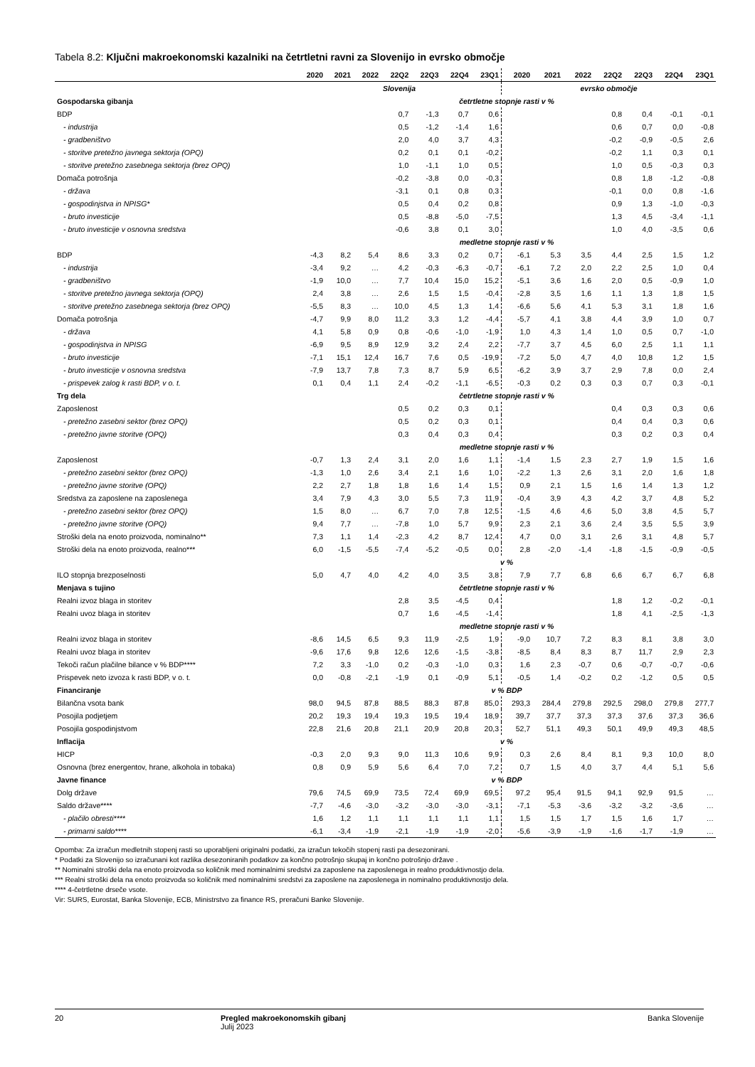Tabela 8.2: Ključni makroekonomski kazalniki na četrtletni ravni za Slovenijo in evrsko območje
| | 2020 | 2021 | 2022 | 22Q2 | 22Q3 | 22Q4 | 23Q1 | 2020 | 2021 | 2022 | 22Q2 | 22Q3 | 22Q4 | 23Q1 |
| --- | --- | --- | --- | --- | --- | --- | --- | --- | --- | --- | --- | --- | --- | --- |
| | Slovenija | | | | | | | evrsko območje | | | | | | |
| Gospodarska gibanja | četrtletne stopnje rasti v % | | | | | | | | | | | | | |
| BDP | | | | 0,7 | -1,3 | 0,7 | 0,6 | | | | 0,8 | 0,4 | -0,1 | -0,1 |
| - industrija | | | | 0,5 | -1,2 | -1,4 | 1,6 | | | | 0,6 | 0,7 | 0,0 | -0,8 |
| - gradbeništvo | | | | 2,0 | 4,0 | 3,7 | 4,3 | | | | -0,2 | -0,9 | -0,5 | 2,6 |
| - storitve pretežno javnega sektorja (OPQ) | | | | 0,2 | 0,1 | 0,1 | -0,2 | | | | -0,2 | 1,1 | 0,3 | 0,1 |
| - storitve pretežno zasebnega sektorja (brez OPQ) | | | | 1,0 | -1,1 | 1,0 | 0,5 | | | | 1,0 | 0,5 | -0,3 | 0,3 |
| Domača potrošnja | | | | -0,2 | -3,8 | 0,0 | -0,3 | | | | 0,8 | 1,8 | -1,2 | -0,8 |
| - država | | | | -3,1 | 0,1 | 0,8 | 0,3 | | | | -0,1 | 0,0 | 0,8 | -1,6 |
| - gospodinjstva in NPISG* | | | | 0,5 | 0,4 | 0,2 | 0,8 | | | | 0,9 | 1,3 | -1,0 | -0,3 |
| - bruto investicije | | | | 0,5 | -8,8 | -5,0 | -7,5 | | | | 1,3 | 4,5 | -3,4 | -1,1 |
| - bruto investicije v osnovna sredstva | | | | -0,6 | 3,8 | 0,1 | 3,0 | | | | 1,0 | 4,0 | -3,5 | 0,6 |
| | medletne stopnje rasti v % | | | | | | | | | | | | | |
| BDP | -4,3 | 8,2 | 5,4 | 8,6 | 3,3 | 0,2 | 0,7 | -6,1 | 5,3 | 3,5 | 4,4 | 2,5 | 1,5 | 1,2 |
| - industrija | -3,4 | 9,2 | … | 4,2 | -0,3 | -6,3 | -0,7 | -6,1 | 7,2 | 2,0 | 2,2 | 2,5 | 1,0 | 0,4 |
| - gradbeništvo | -1,9 | 10,0 | … | 7,7 | 10,4 | 15,0 | 15,2 | -5,1 | 3,6 | 1,6 | 2,0 | 0,5 | -0,9 | 1,0 |
| - storitve pretežno javnega sektorja (OPQ) | 2,4 | 3,8 | … | 2,6 | 1,5 | 1,5 | -0,4 | -2,8 | 3,5 | 1,6 | 1,1 | 1,3 | 1,8 | 1,5 |
| - storitve pretežno zasebnega sektorja (brez OPQ) | -5,5 | 8,3 | … | 10,0 | 4,5 | 1,3 | 1,4 | -6,6 | 5,6 | 4,1 | 5,3 | 3,1 | 1,8 | 1,6 |
| Domača potrošnja | -4,7 | 9,9 | 8,0 | 11,2 | 3,3 | 1,2 | -4,4 | -5,7 | 4,1 | 3,8 | 4,4 | 3,9 | 1,0 | 0,7 |
| - država | 4,1 | 5,8 | 0,9 | 0,8 | -0,6 | -1,0 | -1,9 | 1,0 | 4,3 | 1,4 | 1,0 | 0,5 | 0,7 | -1,0 |
| - gospodinjstva in NPISG | -6,9 | 9,5 | 8,9 | 12,9 | 3,2 | 2,4 | 2,2 | -7,7 | 3,7 | 4,5 | 6,0 | 2,5 | 1,1 | 1,1 |
| - bruto investicije | -7,1 | 15,1 | 12,4 | 16,7 | 7,6 | 0,5 | -19,9 | -7,2 | 5,0 | 4,7 | 4,0 | 10,8 | 1,2 | 1,5 |
| - bruto investicije v osnovna sredstva | -7,9 | 13,7 | 7,8 | 7,3 | 8,7 | 5,9 | 6,5 | -6,2 | 3,9 | 3,7 | 2,9 | 7,8 | 0,0 | 2,4 |
| - prispevek zalog k rasti BDP, v o. t. | 0,1 | 0,4 | 1,1 | 2,4 | -0,2 | -1,1 | -6,5 | -0,3 | 0,2 | 0,3 | 0,3 | 0,7 | 0,3 | -0,1 |
| Trg dela | četrtletne stopnje rasti v % | | | | | | | | | | | | | |
| Zaposlenost | | | | 0,5 | 0,2 | 0,3 | 0,1 | | | | 0,4 | 0,3 | 0,3 | 0,6 |
| - pretežno zasebni sektor (brez OPQ) | | | | 0,5 | 0,2 | 0,3 | 0,1 | | | | 0,4 | 0,4 | 0,3 | 0,6 |
| - pretežno javne storitve (OPQ) | | | | 0,3 | 0,4 | 0,3 | 0,4 | | | | 0,3 | 0,2 | 0,3 | 0,4 |
| | medletne stopnje rasti v % | | | | | | | | | | | | | |
| Zaposlenost | -0,7 | 1,3 | 2,4 | 3,1 | 2,0 | 1,6 | 1,1 | -1,4 | 1,5 | 2,3 | 2,7 | 1,9 | 1,5 | 1,6 |
| - pretežno zasebni sektor (brez OPQ) | -1,3 | 1,0 | 2,6 | 3,4 | 2,1 | 1,6 | 1,0 | -2,2 | 1,3 | 2,6 | 3,1 | 2,0 | 1,6 | 1,8 |
| - pretežno javne storitve (OPQ) | 2,2 | 2,7 | 1,8 | 1,8 | 1,6 | 1,4 | 1,5 | 0,9 | 2,1 | 1,5 | 1,6 | 1,4 | 1,3 | 1,2 |
| Sredstva za zaposlene na zaposlenega | 3,4 | 7,9 | 4,3 | 3,0 | 5,5 | 7,3 | 11,9 | -0,4 | 3,9 | 4,3 | 4,2 | 3,7 | 4,8 | 5,2 |
| - pretežno zasebni sektor (brez OPQ) | 1,5 | 8,0 | … | 6,7 | 7,0 | 7,8 | 12,5 | -1,5 | 4,6 | 4,6 | 5,0 | 3,8 | 4,5 | 5,7 |
| - pretežno javne storitve (OPQ) | 9,4 | 7,7 | … | -7,8 | 1,0 | 5,7 | 9,9 | 2,3 | 2,1 | 3,6 | 2,4 | 3,5 | 5,5 | 3,9 |
| Stroški dela na enoto proizvoda, nominalno** | 7,3 | 1,1 | 1,4 | -2,3 | 4,2 | 8,7 | 12,4 | 4,7 | 0,0 | 3,1 | 2,6 | 3,1 | 4,8 | 5,7 |
| Stroški dela na enoto proizvoda, realno*** | 6,0 | -1,5 | -5,5 | -7,4 | -5,2 | -0,5 | 0,0 | 2,8 | -2,0 | -1,4 | -1,8 | -1,5 | -0,9 | -0,5 |
| | v % | | | | | | | | | | | | | |
| ILO stopnja brezposelnosti | 5,0 | 4,7 | 4,0 | 4,2 | 4,0 | 3,5 | 3,8 | 7,9 | 7,7 | 6,8 | 6,6 | 6,7 | 6,7 | 6,8 |
| Menjava s tujino | četrtletne stopnje rasti v % | | | | | | | | | | | | | |
| Realni izvoz blaga in storitev | | | | 2,8 | 3,5 | -4,5 | 0,4 | | | | 1,8 | 1,2 | -0,2 | -0,1 |
| Realni uvoz blaga in storitev | | | | 0,7 | 1,6 | -4,5 | -1,4 | | | | 1,8 | 4,1 | -2,5 | -1,3 |
| | medletne stopnje rasti v % | | | | | | | | | | | | | |
| Realni izvoz blaga in storitev | -8,6 | 14,5 | 6,5 | 9,3 | 11,9 | -2,5 | 1,9 | -9,0 | 10,7 | 7,2 | 8,3 | 8,1 | 3,8 | 3,0 |
| Realni uvoz blaga in storitev | -9,6 | 17,6 | 9,8 | 12,6 | 12,6 | -1,5 | -3,8 | -8,5 | 8,4 | 8,3 | 8,7 | 11,7 | 2,9 | 2,3 |
| Tekoči račun plačilne bilance v % BDP**** | 7,2 | 3,3 | -1,0 | 0,2 | -0,3 | -1,0 | 0,3 | 1,6 | 2,3 | -0,7 | 0,6 | -0,7 | -0,7 | -0,6 |
| Prispevek neto izvoza k rasti BDP, v o. t. | 0,0 | -0,8 | -2,1 | -1,9 | 0,1 | -0,9 | 5,1 | -0,5 | 1,4 | -0,2 | 0,2 | -1,2 | 0,5 | 0,5 |
| Financiranje | v % BDP | | | | | | | | | | | | | |
| Bilančna vsota bank | 98,0 | 94,5 | 87,8 | 88,5 | 88,3 | 87,8 | 85,0 | 293,3 | 284,4 | 279,8 | 292,5 | 298,0 | 279,8 | 277,7 |
| Posojila podjetjem | 20,2 | 19,3 | 19,4 | 19,3 | 19,5 | 19,4 | 18,9 | 39,7 | 37,7 | 37,3 | 37,3 | 37,6 | 37,3 | 36,6 |
| Posojila gospodinjstvom | 22,8 | 21,6 | 20,8 | 21,1 | 20,9 | 20,8 | 20,3 | 52,7 | 51,1 | 49,3 | 50,1 | 49,9 | 49,3 | 48,5 |
| Inflacija | v % | | | | | | | | | | | | | |
| HICP | -0,3 | 2,0 | 9,3 | 9,0 | 11,3 | 10,6 | 9,9 | 0,3 | 2,6 | 8,4 | 8,1 | 9,3 | 10,0 | 8,0 |
| Osnovna (brez energentov, hrane, alkohola in tobaka) | 0,8 | 0,9 | 5,9 | 5,6 | 6,4 | 7,0 | 7,2 | 0,7 | 1,5 | 4,0 | 3,7 | 4,4 | 5,1 | 5,6 |
| Javne finance | v % BDP | | | | | | | | | | | | | |
| Dolg države | 79,6 | 74,5 | 69,9 | 73,5 | 72,4 | 69,9 | 69,5 | 97,2 | 95,4 | 91,5 | 94,1 | 92,9 | 91,5 | … |
| Saldo države**** | -7,7 | -4,6 | -3,0 | -3,2 | -3,0 | -3,0 | -3,1 | -7,1 | -5,3 | -3,6 | -3,2 | -3,2 | -3,6 | … |
| - plačilo obresti**** | 1,6 | 1,2 | 1,1 | 1,1 | 1,1 | 1,1 | 1,1 | 1,5 | 1,5 | 1,7 | 1,5 | 1,6 | 1,7 | … |
| - primarni saldo**** | -6,1 | -3,4 | -1,9 | -2,1 | -1,9 | -1,9 | -2,0 | -5,6 | -3,9 | -1,9 | -1,6 | -1,7 | -1,9 | … |
Opomba: Za izračun medletnih stopenj rasti so uporabljeni originalni podatki, za izračun tekočih stopenj rasti pa desezonirani.
* Podatki za Slovenijo so izračunani kot razlika desezoniranih podatkov za končno potrošnjo skupaj in končno potrošnjo države .
** Nominalni stroški dela na enoto proizvoda so količnik med nominalnimi sredstvi za zaposlene na zaposlenega in realno produktivnostjo dela.
*** Realni stroški dela na enoto proizvoda so količnik med nominalnimi sredstvi za zaposlene na zaposlenega in nominalno produktivnostjo dela.
**** 4-četrtletne drseče vsote.
Vir: SURS, Eurostat, Banka Slovenije, ECB, Ministrstvo za finance RS, preračuni Banke Slovenije.
20 Pregled makroekonomskih gibanj
Julij 2023
Banka Slovenije